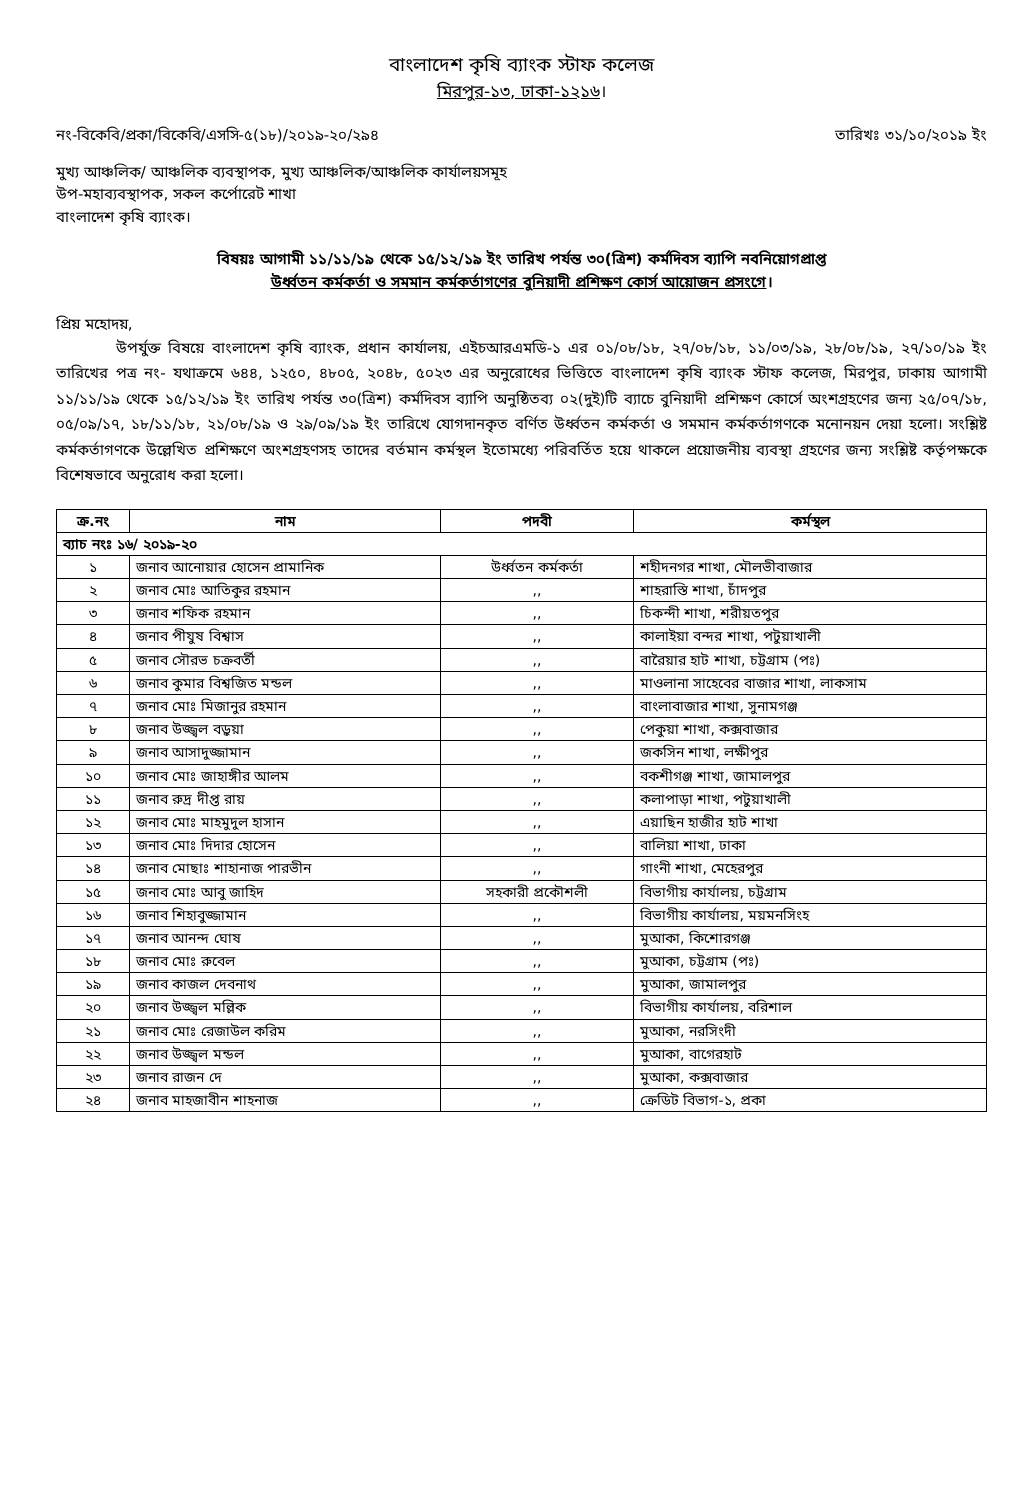বাংলাদেশ কৃষি ব্যাংক স্টাফ কলেজ
মিরপুর-১৩, ঢাকা-১২১৬।
নং-বিকেবি/প্রকা/বিকেবি/এসসি-৫(১৮)/২০১৯-২০/২৯৪ তারিখঃ ৩১/১০/২০১৯ ইং
মুখ্য আঞ্চলিক/ আঞ্চলিক ব্যবস্থাপক, মুখ্য আঞ্চলিক/আঞ্চলিক কার্যালয়সমূহ
উপ-মহাব্যবস্থাপক, সকল কর্পোরেট শাখা
বাংলাদেশ কৃষি ব্যাংক।
বিষয়ঃ আগামী ১১/১১/১৯ থেকে ১৫/১২/১৯ ইং তারিখ পর্যন্ত ৩০(ত্রিশ) কর্মদিবস ব্যাপি নবনিয়োগপ্রাপ্ত
উর্ধ্বতন কর্মকর্তা ও সমমান কর্মকর্তাগণের বুনিয়াদী প্রশিক্ষণ কোর্স আয়োজন প্রসংগে।
প্রিয় মহোদয়,
উপর্যুক্ত বিষয়ে বাংলাদেশ কৃষি ব্যাংক, প্রধান কার্যালয়, এইচআরএমডি-১ এর ০১/০৮/১৮, ২৭/০৮/১৮, ১১/০৩/১৯, ২৮/০৮/১৯, ২৭/১০/১৯ ইং তারিখের পত্র নং- যথাক্রমে ৬৪৪, ১২৫০, ৪৮০৫, ২০৪৮, ৫০২৩ এর অনুরোধের ভিত্তিতে বাংলাদেশ কৃষি ব্যাংক স্টাফ কলেজ, মিরপুর, ঢাকায় আগামী ১১/১১/১৯ থেকে ১৫/১২/১৯ ইং তারিখ পর্যন্ত ৩০(ত্রিশ) কর্মদিবস ব্যাপি অনুষ্ঠিতব্য ০২(দুই)টি ব্যাচে বুনিয়াদী প্রশিক্ষণ কোর্সে অংশগ্রহণের জন্য ২৫/০৭/১৮, ০৫/০৯/১৭, ১৮/১১/১৮, ২১/০৮/১৯ ও ২৯/০৯/১৯ ইং তারিখে যোগদানকৃত বর্ণিত উর্ধ্বতন কর্মকর্তা ও সমমান কর্মকর্তাগণকে মনোনয়ন দেয়া হলো। সংশ্লিষ্ট কর্মকর্তাগণকে উল্লেখিত প্রশিক্ষণে অংশগ্রহণসহ তাদের বর্তমান কর্মস্থল ইতোমধ্যে পরিবর্তিত হয়ে থাকলে প্রয়োজনীয় ব্যবস্থা গ্রহণের জন্য সংশ্লিষ্ট কর্তৃপক্ষকে বিশেষভাবে অনুরোধ করা হলো।
| ক্র.নং | নাম | পদবী | কর্মস্থল |
| --- | --- | --- | --- |
| ব্যাচ নংঃ ১৬/ ২০১৯-২০ | | | |
| ১ | জনাব আনোয়ার হোসেন প্রামানিক | উর্ধ্বতন কর্মকর্তা | শহীদনগর শাখা, মৌলভীবাজার |
| ২ | জনাব মোঃ আতিকুর রহমান | ,, | শাহরাস্তি শাখা, চাঁদপুর |
| ৩ | জনাব শফিক রহমান | ,, | চিকন্দী শাখা, শরীয়তপুর |
| ৪ | জনাব পীযুষ বিশ্বাস | ,, | কালাইয়া বন্দর শাখা, পটুয়াখালী |
| ৫ | জনাব সৌরভ চক্রবর্তী | ,, | বারৈয়ার হাট শাখা, চট্টগ্রাম (পঃ) |
| ৬ | জনাব কুমার বিশ্বজিত মন্ডল | ,, | মাওলানা সাহেবের বাজার শাখা, লাকসাম |
| ৭ | জনাব মোঃ মিজানুর রহমান | ,, | বাংলাবাজার শাখা, সুনামগঞ্জ |
| ৮ | জনাব উজ্জ্বল বড়ুয়া | ,, | পেকুয়া শাখা, কক্সবাজার |
| ৯ | জনাব আসাদুজ্জামান | ,, | জকসিন শাখা, লক্ষীপুর |
| ১০ | জনাব মোঃ জাহাঙ্গীর আলম | ,, | বকশীগঞ্জ শাখা, জামালপুর |
| ১১ | জনাব রুদ্র দীপ্ত রায় | ,, | কলাপাড়া শাখা, পটুয়াখালী |
| ১২ | জনাব মোঃ মাহমুদুল হাসান | ,, | এয়াছিন হাজীর হাট শাখা |
| ১৩ | জনাব মোঃ দিদার হোসেন | ,, | বালিয়া শাখা, ঢাকা |
| ১৪ | জনাব মোছাঃ শাহানাজ পারভীন | ,, | গাংনী শাখা, মেহেরপুর |
| ১৫ | জনাব মোঃ আবু জাহিদ | সহকারী প্রকৌশলী | বিভাগীয় কার্যালয়, চট্টগ্রাম |
| ১৬ | জনাব শিহাবুজ্জামান | ,, | বিভাগীয় কার্যালয়, ময়মনসিংহ |
| ১৭ | জনাব আনন্দ ঘোষ | ,, | মুআকা, কিশোরগঞ্জ |
| ১৮ | জনাব মোঃ রুবেল | ,, | মুআকা, চট্টগ্রাম (পঃ) |
| ১৯ | জনাব কাজল দেবনাথ | ,, | মুআকা, জামালপুর |
| ২০ | জনাব উজ্জ্বল মল্লিক | ,, | বিভাগীয় কার্যালয়, বরিশাল |
| ২১ | জনাব মোঃ রেজাউল করিম | ,, | মুআকা, নরসিংদী |
| ২২ | জনাব উজ্জ্বল মন্ডল | ,, | মুআকা, বাগেরহাট |
| ২৩ | জনাব রাজন দে | ,, | মুআকা, কক্সবাজার |
| ২৪ | জনাব মাহজাবীন শাহনাজ | ,, | ক্রেডিট বিভাগ-১, প্রকা |